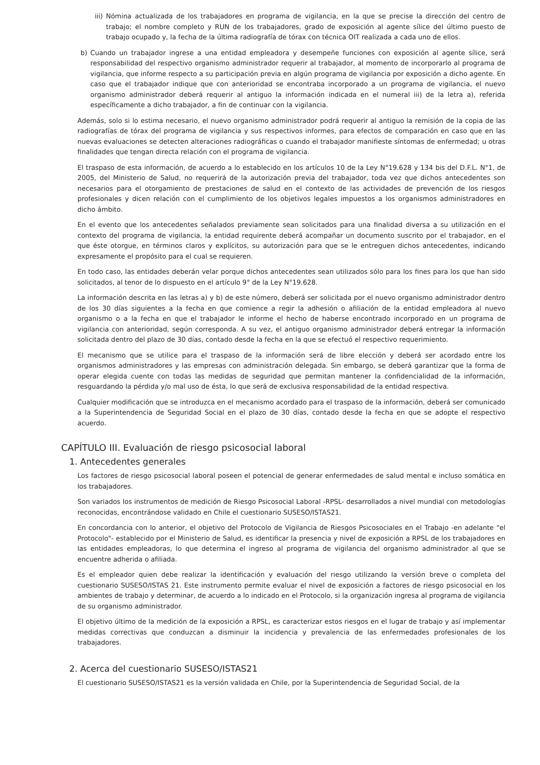iii) Nómina actualizada de los trabajadores en programa de vigilancia, en la que se precise la dirección del centro de trabajo; el nombre completo y RUN de los trabajadores, grado de exposición al agente sílice del último puesto de trabajo ocupado y, la fecha de la última radiografía de tórax con técnica OIT realizada a cada uno de ellos.
b) Cuando un trabajador ingrese a una entidad empleadora y desempeñe funciones con exposición al agente sílice, será responsabilidad del respectivo organismo administrador requerir al trabajador, al momento de incorporarlo al programa de vigilancia, que informe respecto a su participación previa en algún programa de vigilancia por exposición a dicho agente. En caso que el trabajador indique que con anterioridad se encontraba incorporado a un programa de vigilancia, el nuevo organismo administrador deberá requerir al antiguo la información indicada en el numeral iii) de la letra a), referida específicamente a dicho trabajador, a fin de continuar con la vigilancia.
Además, solo si lo estima necesario, el nuevo organismo administrador podrá requerir al antiguo la remisión de la copia de las radiografías de tórax del programa de vigilancia y sus respectivos informes, para efectos de comparación en caso que en las nuevas evaluaciones se detecten alteraciones radiográficas o cuando el trabajador manifieste síntomas de enfermedad; u otras finalidades que tengan directa relación con el programa de vigilancia.
El traspaso de esta información, de acuerdo a lo establecido en los artículos 10 de la Ley N°19.628 y 134 bis del D.F.L. N°1, de 2005, del Ministerio de Salud, no requerirá de la autorización previa del trabajador, toda vez que dichos antecedentes son necesarios para el otorgamiento de prestaciones de salud en el contexto de las actividades de prevención de los riesgos profesionales y dicen relación con el cumplimiento de los objetivos legales impuestos a los organismos administradores en dicho ámbito.
En el evento que los antecedentes señalados previamente sean solicitados para una finalidad diversa a su utilización en el contexto del programa de vigilancia, la entidad requirente deberá acompañar un documento suscrito por el trabajador, en el que éste otorgue, en términos claros y explícitos, su autorización para que se le entreguen dichos antecedentes, indicando expresamente el propósito para el cual se requieren.
En todo caso, las entidades deberán velar porque dichos antecedentes sean utilizados sólo para los fines para los que han sido solicitados, al tenor de lo dispuesto en el artículo 9° de la Ley N°19.628.
La información descrita en las letras a) y b) de este número, deberá ser solicitada por el nuevo organismo administrador dentro de los 30 días siguientes a la fecha en que comience a regir la adhesión o afiliación de la entidad empleadora al nuevo organismo o a la fecha en que el trabajador le informe el hecho de haberse encontrado incorporado en un programa de vigilancia con anterioridad, según corresponda. A su vez, el antiguo organismo administrador deberá entregar la información solicitada dentro del plazo de 30 días, contado desde la fecha en la que se efectuó el respectivo requerimiento.
El mecanismo que se utilice para el traspaso de la información será de libre elección y deberá ser acordado entre los organismos administradores y las empresas con administración delegada. Sin embargo, se deberá garantizar que la forma de operar elegida cuente con todas las medidas de seguridad que permitan mantener la confidencialidad de la información, resguardando la pérdida y/o mal uso de ésta, lo que será de exclusiva responsabilidad de la entidad respectiva.
Cualquier modificación que se introduzca en el mecanismo acordado para el traspaso de la información, deberá ser comunicado a la Superintendencia de Seguridad Social en el plazo de 30 días, contado desde la fecha en que se adopte el respectivo acuerdo.
CAPÍTULO III. Evaluación de riesgo psicosocial laboral
1. Antecedentes generales
Los factores de riesgo psicosocial laboral poseen el potencial de generar enfermedades de salud mental e incluso somática en los trabajadores.
Son variados los instrumentos de medición de Riesgo Psicosocial Laboral -RPSL- desarrollados a nivel mundial con metodologías reconocidas, encontrándose validado en Chile el cuestionario SUSESO/ISTAS21.
En concordancia con lo anterior, el objetivo del Protocolo de Vigilancia de Riesgos Psicosociales en el Trabajo -en adelante "el Protocolo"- establecido por el Ministerio de Salud, es identificar la presencia y nivel de exposición a RPSL de los trabajadores en las entidades empleadoras, lo que determina el ingreso al programa de vigilancia del organismo administrador al que se encuentre adherida o afiliada.
Es el empleador quien debe realizar la identificación y evaluación del riesgo utilizando la versión breve o completa del cuestionario SUSESO/ISTAS 21. Este instrumento permite evaluar el nivel de exposición a factores de riesgo psicosocial en los ambientes de trabajo y determinar, de acuerdo a lo indicado en el Protocolo, si la organización ingresa al programa de vigilancia de su organismo administrador.
El objetivo último de la medición de la exposición a RPSL, es caracterizar estos riesgos en el lugar de trabajo y así implementar medidas correctivas que conduzcan a disminuir la incidencia y prevalencia de las enfermedades profesionales de los trabajadores.
2. Acerca del cuestionario SUSESO/ISTAS21
El cuestionario SUSESO/ISTAS21 es la versión validada en Chile, por la Superintendencia de Seguridad Social, de la